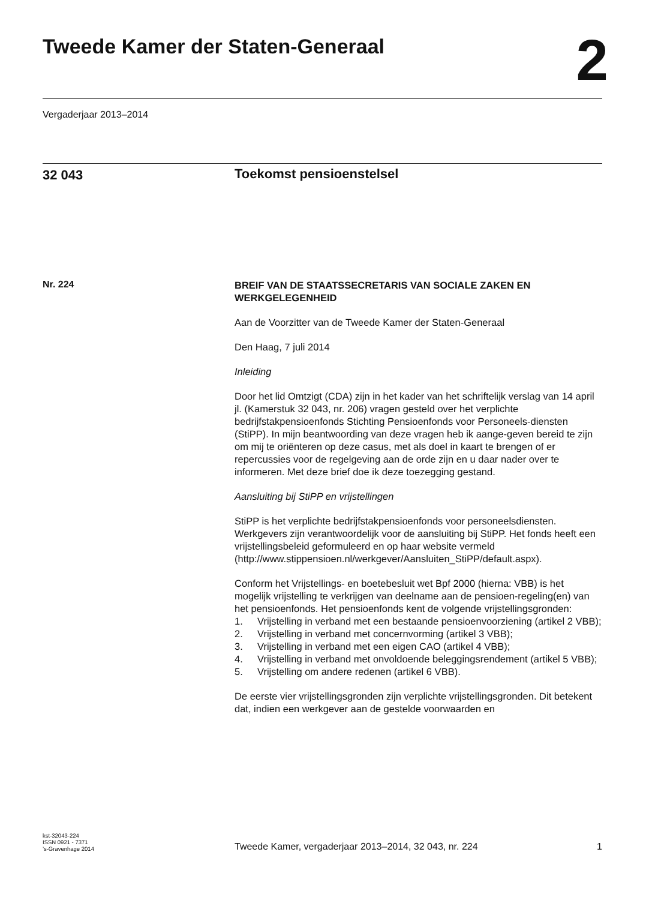Tweede Kamer der Staten-Generaal
2
Vergaderjaar 2013–2014
32 043
Toekomst pensioenstelsel
Nr. 224
BREIF VAN DE STAATSSECRETARIS VAN SOCIALE ZAKEN EN WERKGELEGENHEID
Aan de Voorzitter van de Tweede Kamer der Staten-Generaal
Den Haag, 7 juli 2014
Inleiding
Door het lid Omtzigt (CDA) zijn in het kader van het schriftelijk verslag van 14 april jl. (Kamerstuk 32 043, nr. 206) vragen gesteld over het verplichte bedrijfstakpensioenfonds Stichting Pensioenfonds voor Personeels-diensten (StiPP). In mijn beantwoording van deze vragen heb ik aange-geven bereid te zijn om mij te oriënteren op deze casus, met als doel in kaart te brengen of er repercussies voor de regelgeving aan de orde zijn en u daar nader over te informeren. Met deze brief doe ik deze toezegging gestand.
Aansluiting bij StiPP en vrijstellingen
StiPP is het verplichte bedrijfstakpensioenfonds voor personeelsdiensten. Werkgevers zijn verantwoordelijk voor de aansluiting bij StiPP. Het fonds heeft een vrijstellingsbeleid geformuleerd en op haar website vermeld (http://www.stippensioen.nl/werkgever/Aansluiten_StiPP/default.aspx).
Conform het Vrijstellings- en boetebesluit wet Bpf 2000 (hierna: VBB) is het mogelijk vrijstelling te verkrijgen van deelname aan de pensioen-regeling(en) van het pensioenfonds. Het pensioenfonds kent de volgende vrijstellingsgronden:
1. Vrijstelling in verband met een bestaande pensioenvoorziening (artikel 2 VBB);
2. Vrijstelling in verband met concernvorming (artikel 3 VBB);
3. Vrijstelling in verband met een eigen CAO (artikel 4 VBB);
4. Vrijstelling in verband met onvoldoende beleggingsrendement (artikel 5 VBB);
5. Vrijstelling om andere redenen (artikel 6 VBB).
De eerste vier vrijstellingsgronden zijn verplichte vrijstellingsgronden. Dit betekent dat, indien een werkgever aan de gestelde voorwaarden en
kst-32043-224
ISSN 0921 - 7371
’s-Gravenhage 2014
Tweede Kamer, vergaderjaar 2013–2014, 32 043, nr. 224 1